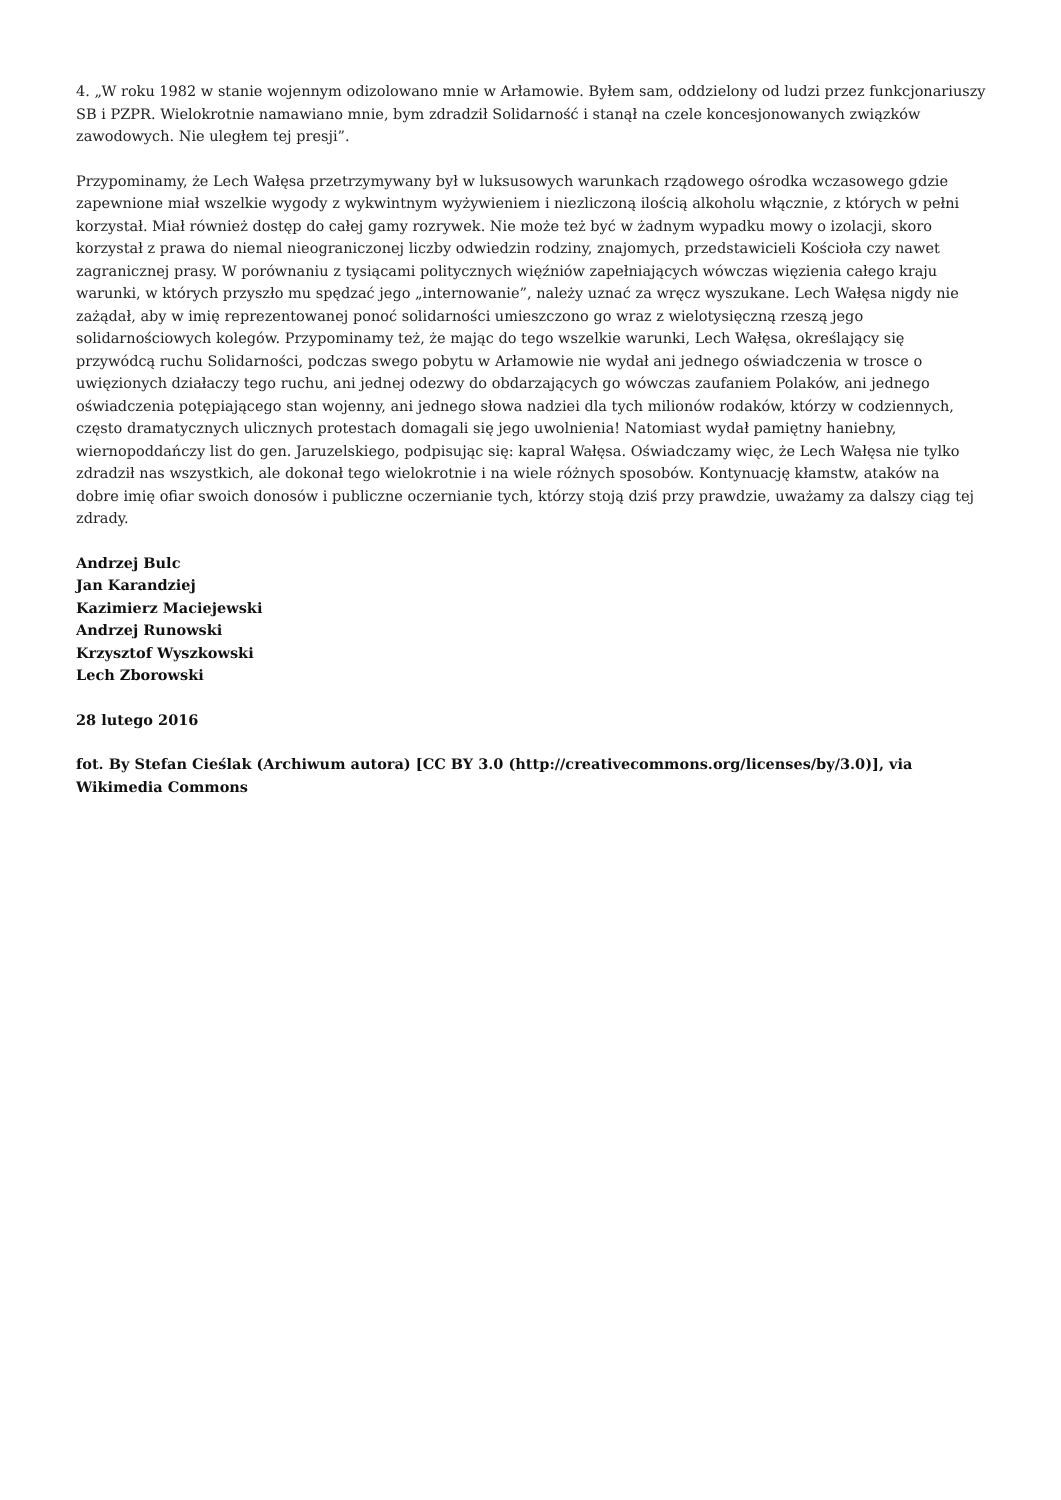4. „W roku 1982 w stanie wojennym odizolowano mnie w Arłamowie. Byłem sam, oddzielony od ludzi przez funkcjonariuszy SB i PZPR. Wielokrotnie namawiano mnie, bym zdradził Solidarność i stanął na czele koncesjonowanych związków zawodowych. Nie uległem tej presji”.
Przypominamy, że Lech Wałęsa przetrzymywany był w luksusowych warunkach rządowego ośrodka wczasowego gdzie zapewnione miał wszelkie wygody z wykwintnym wyżywieniem i niezliczoną ilością alkoholu włącznie, z których w pełni korzystał. Miał również dostęp do całej gamy rozrywek. Nie może też być w żadnym wypadku mowy o izolacji, skoro korzystał z prawa do niemal nieograniczonej liczby odwiedzin rodziny, znajomych, przedstawicieli Kościoła czy nawet zagranicznej prasy. W porównaniu z tysiącami politycznych więźniów zapełniających wówczas więzienia całego kraju warunki, w których przyszło mu spędzać jego „internowanie”, należy uznać za wręcz wyszukane. Lech Wałęsa nigdy nie zażądał, aby w imię reprezentowanej ponoć solidarności umieszczono go wraz z wielotysięczną rzeszą jego solidarnościowych kolegów. Przypominamy też, że mając do tego wszelkie warunki, Lech Wałęsa, określający się przywódcą ruchu Solidarności, podczas swego pobytu w Arłamowie nie wydał ani jednego oświadczenia w trosce o uwięzionych działaczy tego ruchu, ani jednej odezwy do obdarzających go wówczas zaufaniem Polaków, ani jednego oświadczenia potępiającego stan wojenny, ani jednego słowa nadziei dla tych milionów rodaków, którzy w codziennych, często dramatycznych ulicznych protestach domagali się jego uwolnienia! Natomiast wydał pamiętny haniebny, wiernopoddańczy list do gen. Jaruzelskiego, podpisując się: kapral Wałęsa. Oświadczamy więc, że Lech Wałęsa nie tylko zdradził nas wszystkich, ale dokonał tego wielokrotnie i na wiele różnych sposobów. Kontynuację kłamstw, ataków na dobre imię ofiar swoich donosów i publiczne oczernianie tych, którzy stoją dziś przy prawdzie, uważamy za dalszy ciąg tej zdrady.
Andrzej Bulc
Jan Karandziej
Kazimierz Maciejewski
Andrzej Runowski
Krzysztof Wyszkowski
Lech Zborowski
28 lutego 2016
fot. By Stefan Cieślak (Archiwum autora) [CC BY 3.0 (http://creativecommons.org/licenses/by/3.0)], via Wikimedia Commons